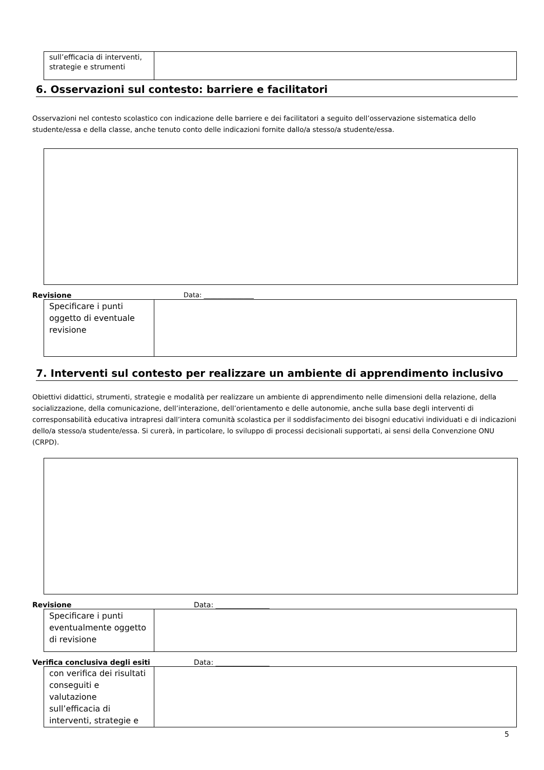| sull’efficacia di interventi, strategie e strumenti | |
6. Osservazioni sul contesto: barriere e facilitatori
Osservazioni nel contesto scolastico con indicazione delle barriere e dei facilitatori a seguito dell’osservazione sistematica dello studente/essa e della classe, anche tenuto conto delle indicazioni fornite dallo/a stesso/a studente/essa.
Revisione Data: _______________
| Specificare i punti oggetto di eventuale revisione | |
7. Interventi sul contesto per realizzare un ambiente di apprendimento inclusivo
Obiettivi didattici, strumenti, strategie e modalità per realizzare un ambiente di apprendimento nelle dimensioni della relazione, della socializzazione, della comunicazione, dell’interazione, dell’orientamento e delle autonomie, anche sulla base degli interventi di corresponsabilità educativa intrapresi dall’intera comunità scolastica per il soddisfacimento dei bisogni educativi individuati e di indicazioni dello/a stesso/a studente/essa. Si curerà, in particolare, lo sviluppo di processi decisionali supportati, ai sensi della Convenzione ONU (CRPD).
Revisione Data: _______________
| Specificare i punti eventualmente oggetto di revisione | |
Verifica conclusiva degli esiti Data: _______________
| con verifica dei risultati conseguiti e valutazione sull’efficacia di interventi, strategie e | |
5